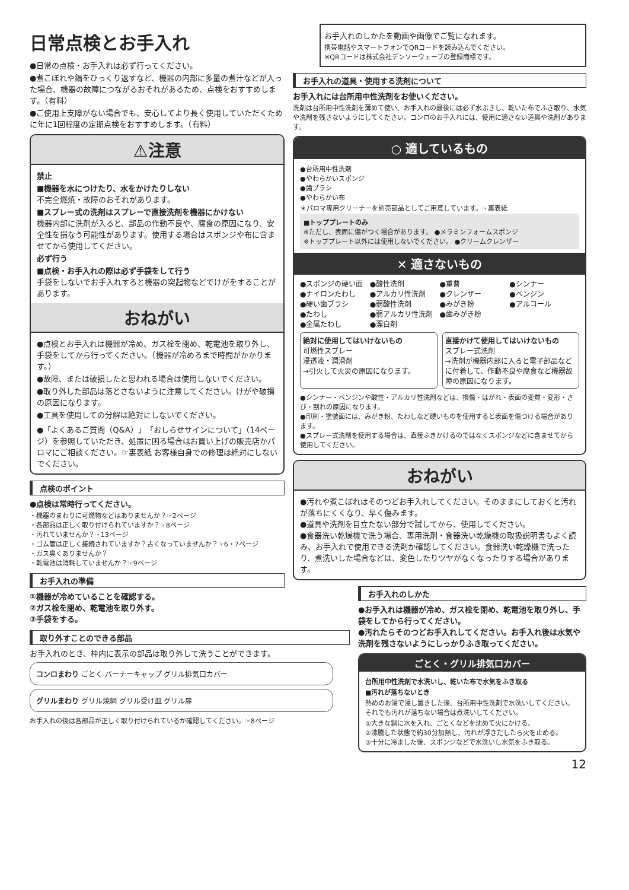日常点検とお手入れ
●日常の点検・お手入れは必ず行ってください。
●煮こぼれや鍋をひっくり返すなど、機器の内部に多量の煮汁などが入った場合、機器の故障につながるおそれがあるため、点検をおすすめします。（有料）
●ご使用上支障がない場合でも、安心してより長く使用していただくために年に1回程度の定期点検をおすすめします。（有料）
⚠注意
禁止
■機器を水につけたり、水をかけたりしない
不完全燃焼・故障のおそれがあります。
■スプレー式の洗剤はスプレーで直接洗剤を機器にかけない
機器内部に洗剤が入ると、部品の作動不良や、腐食の原因になり、安全性を損なう可能性があります。使用する場合はスポンジや布に含ませてから使用してください。
必ず行う
■点検・お手入れの際は必ず手袋をして行う
手袋をしないでお手入れすると機器の突起物などでけがをすることがあります。
おねがい
●点検とお手入れは機器が冷め、ガス栓を閉め、乾電池を取り外し、手袋をしてから行ってください。（機器が冷めるまで時間がかかります。）
●故障、または破損したと思われる場合は使用しないでください。
●取り外した部品は落とさないように注意してください。けがや破損の原因になります。
●工具を使用しての分解は絶対にしないでください。
●「よくあるご質問（Q&A）」「おしらせサインについて」（14ページ）を参照していただき、処置に困る場合はお買い上げの販売店かパロマにご相談ください。☞裏表紙 お客様自身での修理は絶対にしないでください。
点検のポイント
●点検は常時行ってください。
・機器のまわりに可燃物などはありませんか？☞2ページ
・各部品は正しく取り付けられていますか？☞8ページ
・汚れていませんか？☞13ページ
・ゴム管は正しく接続されていますか？古くなっていませんか？☞6・7ページ
・ガス臭くありませんか？
・乾電池は消耗していませんか？☞9ページ
お手入れの準備
①機器が冷めていることを確認する。
②ガス栓を閉め、乾電池を取り外す。
③手袋をする。
取り外すことのできる部品
お手入れのとき、枠内に表示の部品は取り外して洗うことができます。
コンロまわり ごとく バーナーキャップ グリル排気口カバー
グリルまわり グリル焼網 グリル受け皿 グリル扉
お手入れの後は各部品が正しく取り付けられているか確認してください。☞8ページ
お手入れのしかたを動画や画像でご覧になれます。
携帯電話やスマートフォンでQRコードを読み込んでください。
※QRコードは株式会社デンソーウェーブの登録商標です。
お手入れの道具・使用する洗剤について
お手入れには台所用中性洗剤をお使いください。
洗剤は台所用中性洗剤を薄めて使い、お手入れの最後には必ず水ぶきし、乾いた布でふき取り、水気や洗剤を残さないようにしてください。コンロのお手入れには、使用に適さない道具や洗剤があります。
○ 適しているもの
●台所用中性洗剤
●やわらかいスポンジ
●歯ブラシ
●やわらかい布
＊パロマ専用クリーナーを別売部品としてご用意しています。☞裏表紙
■トッププレートのみ
※ただし、表面に傷がつく場合があります。 ●メラミンフォームスポンジ
※トッププレート以外には使用しないでください。 ●クリームクレンザー
✕ 適さないもの
●スポンジの硬い面 ●酸性洗剤 ●重曹 ●シンナー ●ナイロンたわし ●アルカリ性洗剤 ●クレンザー ●ベンジン ●硬い歯ブラシ ●弱酸性洗剤 ●みがき粉 ●アルコール ●たわし ●弱アルカリ性洗剤 ●歯みがき粉 ●金属たわし ●漂白剤
絶対に使用してはいけないもの
可燃性スプレー
浸透液・潤滑剤
→引火して火災の原因になります。
直接かけて使用してはいけないもの
スプレー式洗剤
→洗剤が機器内部に入ると電子部品などに付着して、作動不良や腐食など機器故障の原因になります。
●シンナー・ベンジンや酸性・アルカリ性洗剤などは、損傷・はがれ・表面の変質・変形・さび・割れの原因になります。
●印刷・塗装面には、みがき粉、たわしなど硬いものを使用すると表面を傷つける場合があります。
●スプレー式洗剤を使用する場合は、直接ふきかけるのではなくスポンジなどに含ませてから使用してください。
おねがい
●汚れや煮こぼれはそのつどお手入れしてください。そのままにしておくと汚れが落ちにくくなり、早く傷みます。
●道具や洗剤を目立たない部分で試してから、使用してください。
●食器洗い乾燥機で洗う場合、専用洗剤・食器洗い乾燥機の取扱説明書もよく読み、お手入れで使用できる洗剤か確認してください。食器洗い乾燥機で洗ったり、煮洗いした場合などは、変色したりツヤがなくなったりする場合があります。
お手入れのしかた
●お手入れは機器が冷め、ガス栓を閉め、乾電池を取り外し、手袋をしてから行ってください。
●汚れたらそのつどお手入れしてください。お手入れ後は水気や洗剤を残さないようにしっかりふき取ってください。
ごとく・グリル排気口カバー
台所用中性洗剤で水洗いし、乾いた布で水気をふき取る
■汚れが落ちないとき
熱めのお湯で浸し置きした後、台所用中性洗剤で水洗いしてください。それでも汚れが落ちない場合は煮洗いしてください。
①大きな鍋に水を入れ、ごとくなどを沈めて火にかける。
②沸騰した状態で約30分加熱し、汚れが浮きだしたら火を止める。
③十分に冷ました後、スポンジなどで水洗いし水気をふき取る。
12